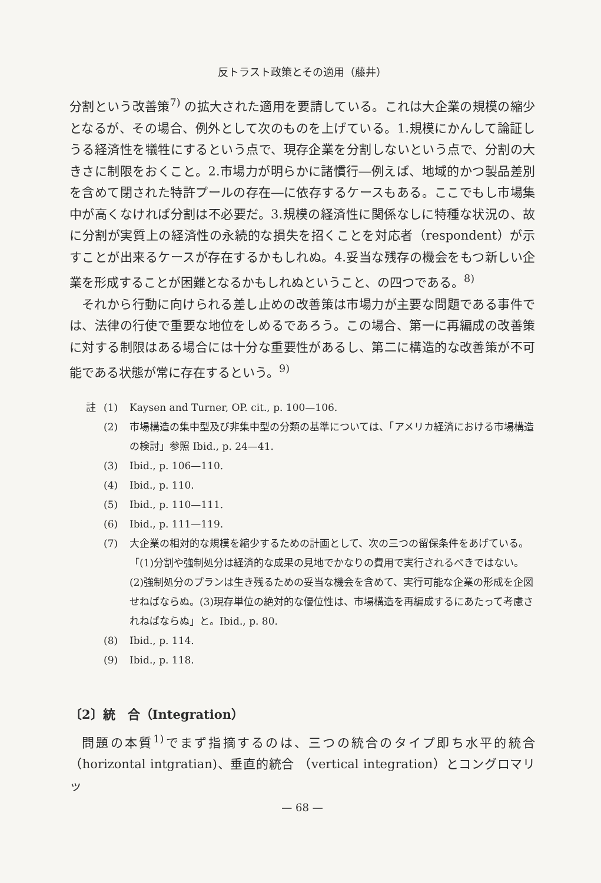反トラスト政策とその適用（藤井）
分割という改善策<sup>7)</sup> の拡大された適用を要請している。これは大企業の規模の縮少となるが、その場合、例外として次のものを上げている。1.規模にかんして論証しうる経済性を犠牲にするという点で、現存企業を分割しないという点で、分割の大きさに制限をおくこと。2.市場力が明らかに諸慣行―例えば、地域的かつ製品差別を含めて閉された特許プールの存在―に依存するケースもある。ここでもし市場集中が高くなければ分割は不必要だ。3.規模の経済性に関係なしに特種な状況の、故に分割が実質上の経済性の永続的な損失を招くことを対応者（respondent）が示すことが出来るケースが存在するかもしれぬ。4.妥当な残存の機会をもつ新しい企業を形成することが困難となるかもしれぬということ、の四つである。<sup>8)</sup>
それから行動に向けられる差し止めの改善策は市場力が主要な問題である事件では、法律の行使で重要な地位をしめるであろう。この場合、第一に再編成の改善策に対する制限はある場合には十分な重要性があるし、第二に構造的な改善策が不可能である状態が常に存在するという。<sup>9)</sup>
註 (1) Kaysen and Turner, OP. cit., p. 100—106.
(2) 市場構造の集中型及び非集中型の分類の基準については、「アメリカ経済における市場構造の検討」参照 Ibid., p. 24—41.
(3) Ibid., p. 106—110.
(4) Ibid., p. 110.
(5) Ibid., p. 110—111.
(6) Ibid., p. 111—119.
(7) 大企業の相対的な規模を縮少するための計画として、次の三つの留保条件をあげている。「(1)分割や強制処分は経済的な成果の見地でかなりの費用で実行されるべきではない。(2)強制処分のプランは生き残るための妥当な機会を含めて、実行可能な企業の形成を企図せねばならぬ。(3)現存単位の絶対的な優位性は、市場構造を再編成するにあたって考慮されねばならぬ」と。Ibid., p. 80.
(8) Ibid., p. 114.
(9) Ibid., p. 118.
〔2〕統　合（Integration）
問題の本質<sup>1)</sup>でまず指摘するのは、三つの統合のタイプ即ち水平的統合（horizontal intgratian)、垂直的統合 （vertical integration）とコングロマリッ
— 68 —